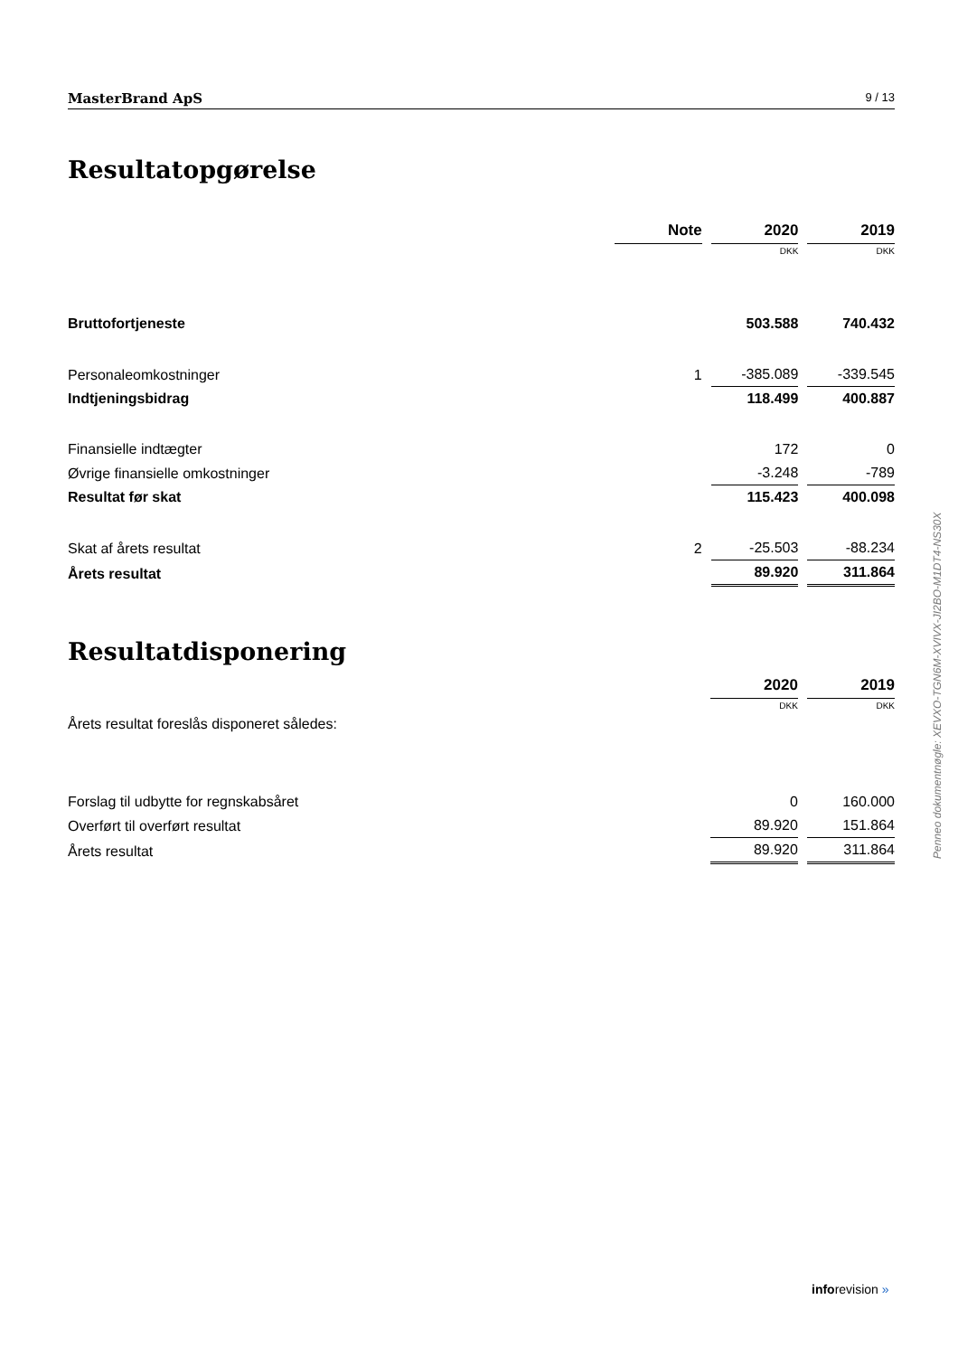MasterBrand ApS 9 / 13
Resultatopgørelse
| | Note | 2020 | 2019 |
| | | DKK | DKK |
| Bruttofortjeneste | | 503.588 | 740.432 |
| Personaleomkostninger | 1 | -385.089 | -339.545 |
| Indtjeningsbidrag | | 118.499 | 400.887 |
| Finansielle indtægter | | 172 | 0 |
| Øvrige finansielle omkostninger | | -3.248 | -789 |
| Resultat før skat | | 115.423 | 400.098 |
| Skat af årets resultat | 2 | -25.503 | -88.234 |
| Årets resultat | | 89.920 | 311.864 |
Resultatdisponering
| | 2020 | 2019 |
| | DKK | DKK |
| Årets resultat foreslås disponeret således: | | |
| Forslag til udbytte for regnskabsåret | 0 | 160.000 |
| Overført til overført resultat | 89.920 | 151.864 |
| Årets resultat | 89.920 | 311.864 |
Penneo dokumentnøgle: XEVXO-TGN6M-XVIVX-JI2BO-M1DT4-NS30X
inforevision »